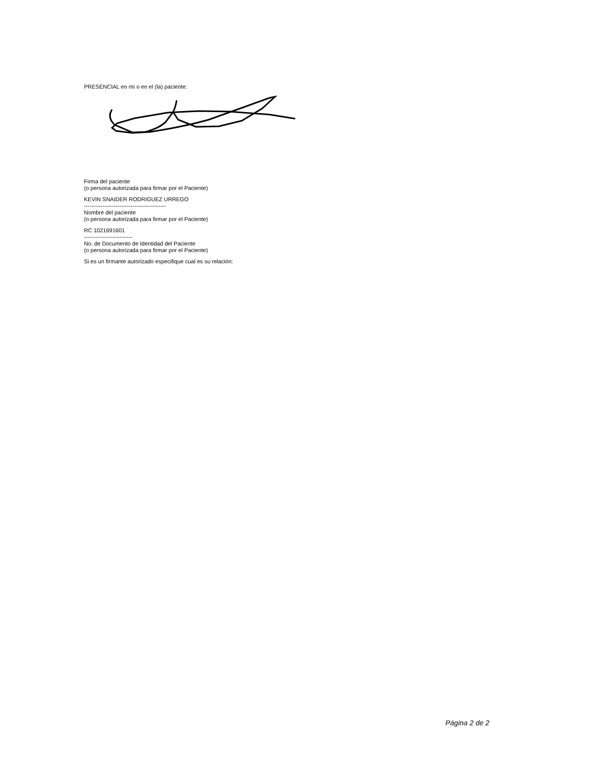PRESENCIAL en mí o en el (la) paciente:
Firma del paciente
(o persona autorizada para firmar por el Paciente)
KEVIN SNAIDER RODRIGUEZ URREGO
--------------------------------------------
Nombre del paciente
(o persona autorizada para firmar por el Paciente)
RC 1021691601
--------------------------
No. de Documento de Identidad del Paciente
(o persona autorizada para firmar por el Paciente)
Si es un firmante autorizado especifique cual es su relación:
Página 2 de 2